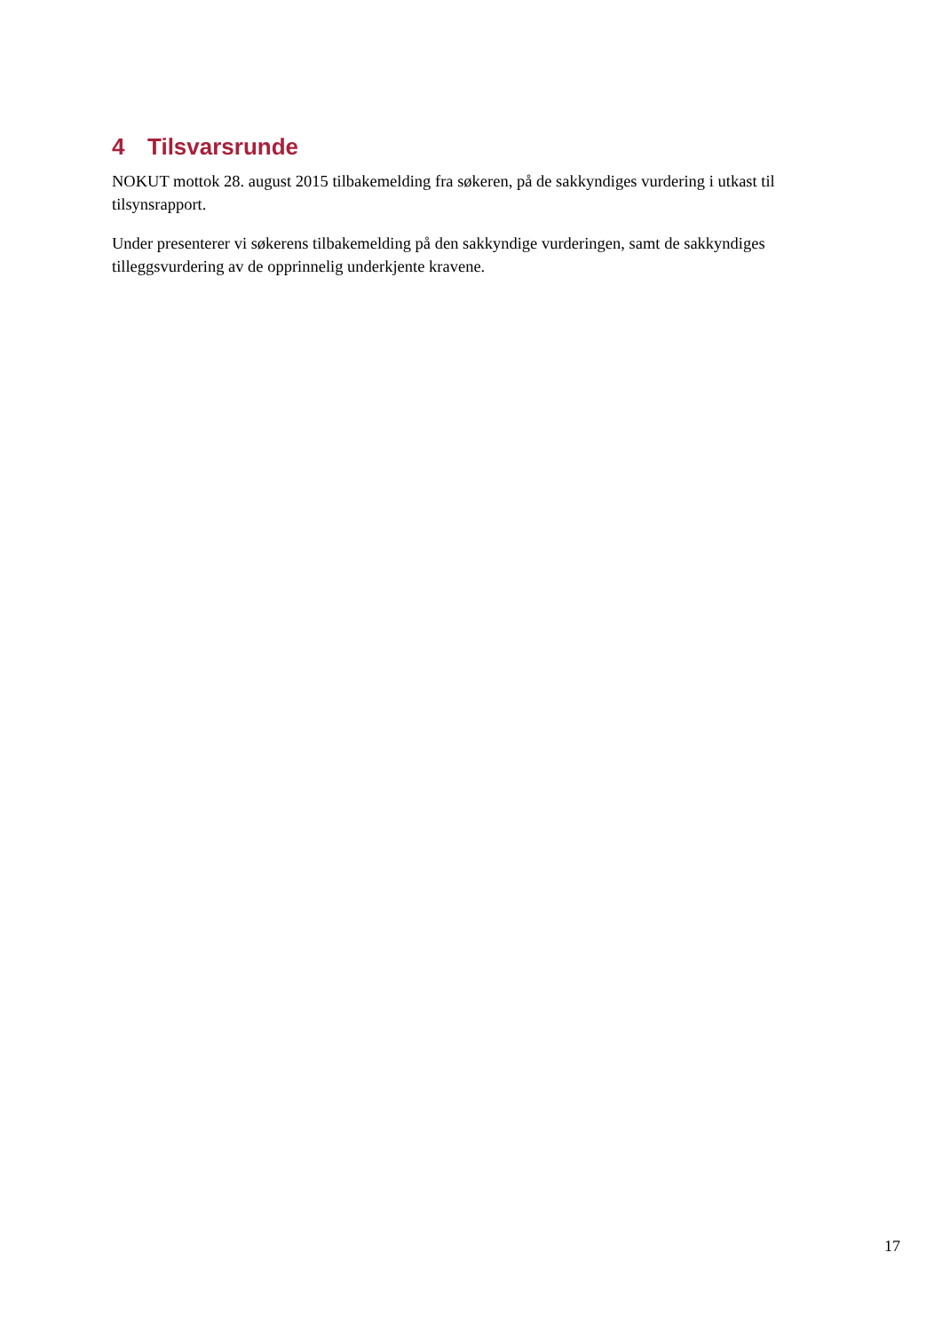4 Tilsvarsrunde
NOKUT mottok 28. august 2015 tilbakemelding fra søkeren, på de sakkyndiges vurdering i utkast til tilsynsrapport.
Under presenterer vi søkerens tilbakemelding på den sakkyndige vurderingen, samt de sakkyndiges tilleggsvurdering av de opprinnelig underkjente kravene.
17